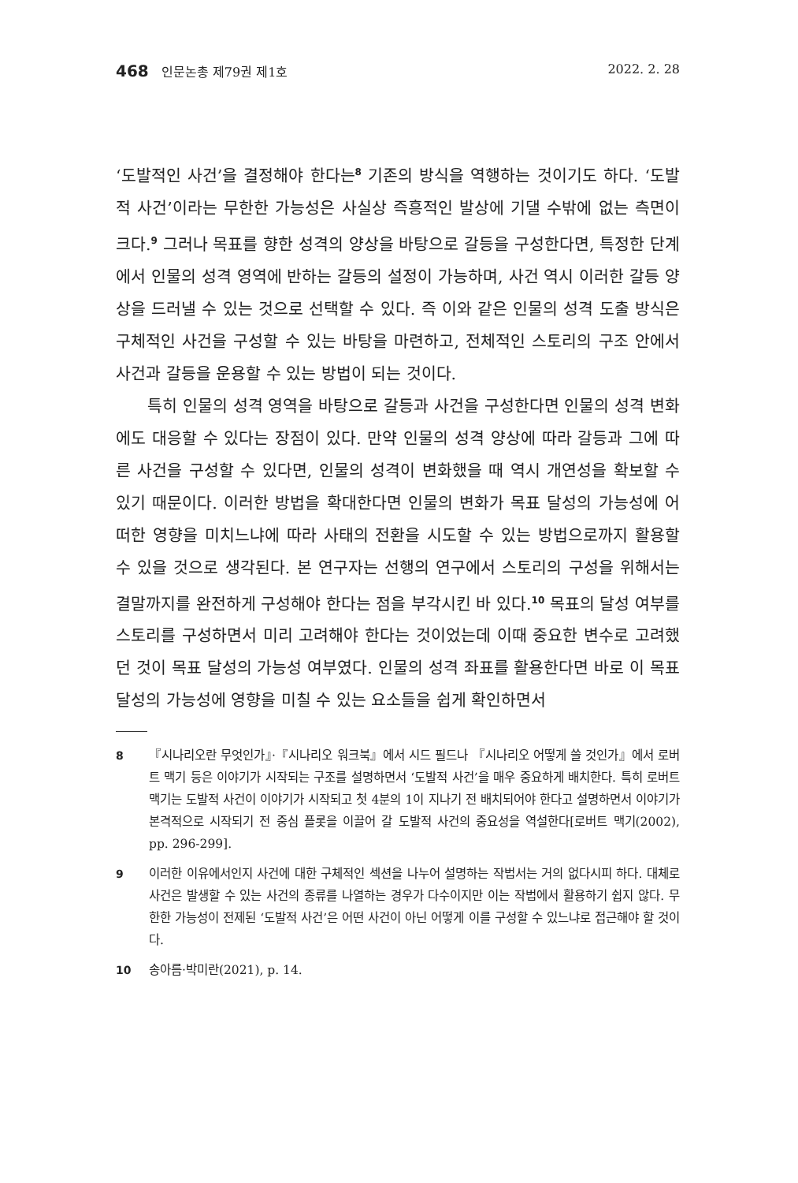468 인문논총 제79권 제1호 2022. 2. 28
‘도발적인 사건’을 결정해야 한다는<sup>8</sup> 기존의 방식을 역행하는 것이기도 하다. ‘도발적 사건’이라는 무한한 가능성은 사실상 즉흥적인 발상에 기댈 수밖에 없는 측면이 크다.<sup>9</sup> 그러나 목표를 향한 성격의 양상을 바탕으로 갈등을 구성한다면, 특정한 단계에서 인물의 성격 영역에 반하는 갈등의 설정이 가능하며, 사건 역시 이러한 갈등 양상을 드러낼 수 있는 것으로 선택할 수 있다. 즉 이와 같은 인물의 성격 도출 방식은 구체적인 사건을 구성할 수 있는 바탕을 마련하고, 전체적인 스토리의 구조 안에서 사건과 갈등을 운용할 수 있는 방법이 되는 것이다.
특히 인물의 성격 영역을 바탕으로 갈등과 사건을 구성한다면 인물의 성격 변화에도 대응할 수 있다는 장점이 있다. 만약 인물의 성격 양상에 따라 갈등과 그에 따른 사건을 구성할 수 있다면, 인물의 성격이 변화했을 때 역시 개연성을 확보할 수 있기 때문이다. 이러한 방법을 확대한다면 인물의 변화가 목표 달성의 가능성에 어떠한 영향을 미치느냐에 따라 사태의 전환을 시도할 수 있는 방법으로까지 활용할 수 있을 것으로 생각된다. 본 연구자는 선행의 연구에서 스토리의 구성을 위해서는 결말까지를 완전하게 구성해야 한다는 점을 부각시킨 바 있다.<sup>10</sup> 목표의 달성 여부를 스토리를 구성하면서 미리 고려해야 한다는 것이었는데 이때 중요한 변수로 고려했던 것이 목표 달성의 가능성 여부였다. 인물의 성격 좌표를 활용한다면 바로 이 목표 달성의 가능성에 영향을 미칠 수 있는 요소들을 쉽게 확인하면서
8 『시나리오란 무엇인가』·『시나리오 워크북』에서 시드 필드나 『시나리오 어떻게 쓸 것인가』에서 로버트 맥기 등은 이야기가 시작되는 구조를 설명하면서 ‘도발적 사건’을 매우 중요하게 배치한다. 특히 로버트 맥기는 도발적 사건이 이야기가 시작되고 첫 4분의 1이 지나기 전 배치되어야 한다고 설명하면서 이야기가 본격적으로 시작되기 전 중심 플롯을 이끌어 갈 도발적 사건의 중요성을 역설한다[로버트 맥기(2002), pp. 296-299].
9 이러한 이유에서인지 사건에 대한 구체적인 섹션을 나누어 설명하는 작법서는 거의 없다시피 하다. 대체로 사건은 발생할 수 있는 사건의 종류를 나열하는 경우가 다수이지만 이는 작법에서 활용하기 쉽지 않다. 무한한 가능성이 전제된 ‘도발적 사건’은 어떤 사건이 아닌 어떻게 이를 구성할 수 있느냐로 접근해야 할 것이다.
10 송아름·박미란(2021), p. 14.